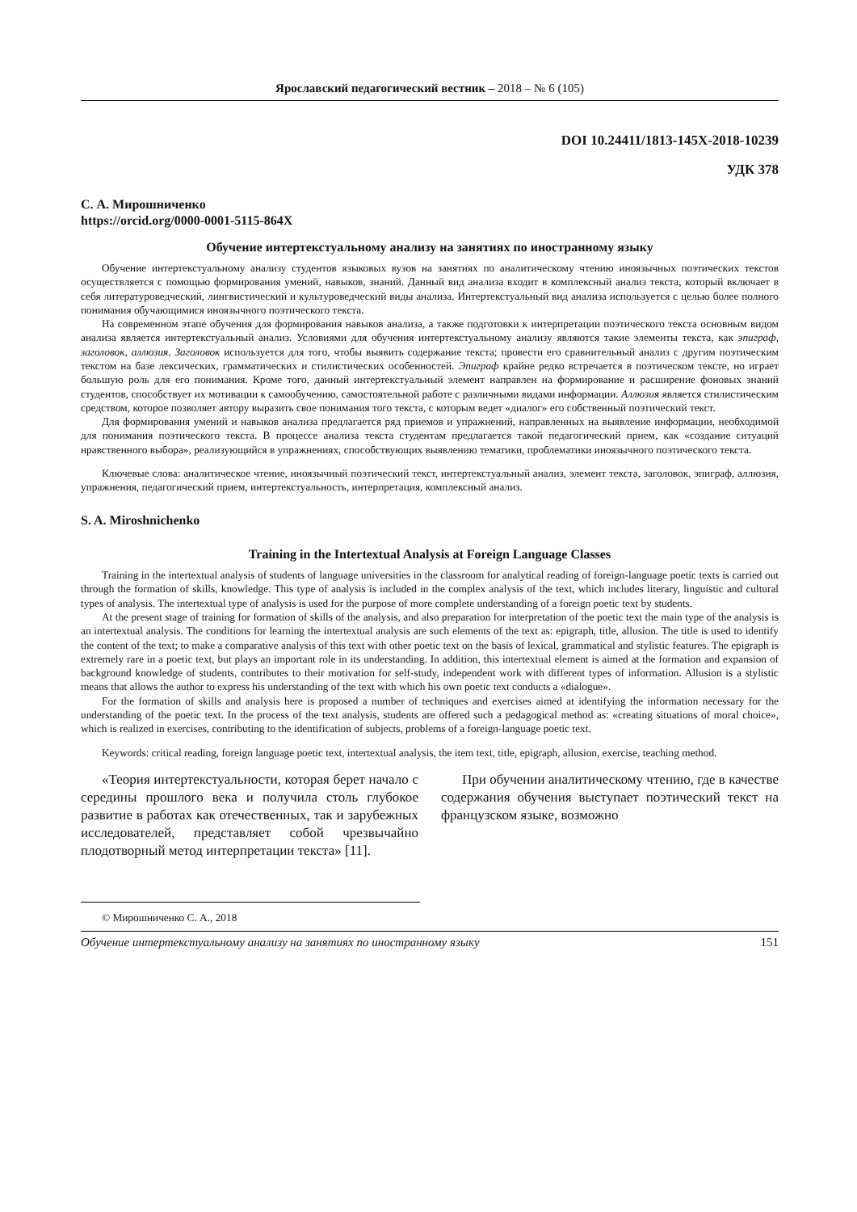Ярославский педагогический вестник – 2018 – № 6 (105)
DOI 10.24411/1813-145X-2018-10239
УДК 378
С. А. Мирошниченко
https://orcid.org/0000-0001-5115-864X
Обучение интертекстуальному анализу на занятиях по иностранному языку
Обучение интертекстуальному анализу студентов языковых вузов на занятиях по аналитическому чтению иноязычных поэтических текстов осуществляется с помощью формирования умений, навыков, знаний. Данный вид анализа входит в комплексный анализ текста, который включает в себя литературоведческий, лингвистический и культуроведческий виды анализа. Интертекстуальный вид анализа используется с целью более полного понимания обучающимися иноязычного поэтического текста.
На современном этапе обучения для формирования навыков анализа, а также подготовки к интерпретации поэтического текста основным видом анализа является интертекстуальный анализ. Условиями для обучения интертекстуальному анализу являются такие элементы текста, как эпиграф, заголовок, аллюзия. Заголовок используется для того, чтобы выявить содержание текста; провести его сравнительный анализ с другим поэтическим текстом на базе лексических, грамматических и стилистических особенностей. Эпиграф крайне редко встречается в поэтическом тексте, но играет большую роль для его понимания. Кроме того, данный интертекстуальный элемент направлен на формирование и расширение фоновых знаний студентов, способствует их мотивации к самообучению, самостоятельной работе с различными видами информации. Аллюзия является стилистическим средством, которое позволяет автору выразить свое понимания того текста, с которым ведет «диалог» его собственный поэтический текст.
Для формирования умений и навыков анализа предлагается ряд приемов и упражнений, направленных на выявление информации, необходимой для понимания поэтического текста. В процессе анализа текста студентам предлагается такой педагогический прием, как «создание ситуаций нравственного выбора», реализующийся в упражнениях, способствующих выявлению тематики, проблематики иноязычного поэтического текста.
Ключевые слова: аналитическое чтение, иноязычный поэтический текст, интертекстуальный анализ, элемент текста, заголовок, эпиграф, аллюзия, упражнения, педагогический прием, интертекстуальность, интерпретация, комплексный анализ.
S. A. Miroshnichenko
Training in the Intertextual Analysis at Foreign Language Classes
Training in the intertextual analysis of students of language universities in the classroom for analytical reading of foreign-language poetic texts is carried out through the formation of skills, knowledge. This type of analysis is included in the complex analysis of the text, which includes literary, linguistic and cultural types of analysis. The intertextual type of analysis is used for the purpose of more complete understanding of a foreign poetic text by students.
At the present stage of training for formation of skills of the analysis, and also preparation for interpretation of the poetic text the main type of the analysis is an intertextual analysis. The conditions for learning the intertextual analysis are such elements of the text as: epigraph, title, allusion. The title is used to identify the content of the text; to make a comparative analysis of this text with other poetic text on the basis of lexical, grammatical and stylistic features. The epigraph is extremely rare in a poetic text, but plays an important role in its understanding. In addition, this intertextual element is aimed at the formation and expansion of background knowledge of students, contributes to their motivation for self-study, independent work with different types of information. Allusion is a stylistic means that allows the author to express his understanding of the text with which his own poetic text conducts a «dialogue».
For the formation of skills and analysis here is proposed a number of techniques and exercises aimed at identifying the information necessary for the understanding of the poetic text. In the process of the text analysis, students are offered such a pedagogical method as: «creating situations of moral choice», which is realized in exercises, contributing to the identification of subjects, problems of a foreign-language poetic text.
Keywords: critical reading, foreign language poetic text, intertextual analysis, the item text, title, epigraph, allusion, exercise, teaching method.
«Теория интертекстуальности, которая берет начало с середины прошлого века и получила столь глубокое развитие в работах как отечественных, так и зарубежных исследователей, представляет собой чрезвычайно плодотворный метод интерпретации текста» [11].
При обучении аналитическому чтению, где в качестве содержания обучения выступает поэтический текст на французском языке, возможно
© Мирошниченко С. А., 2018
Обучение интертекстуальному анализу на занятиях по иностранному языку 151